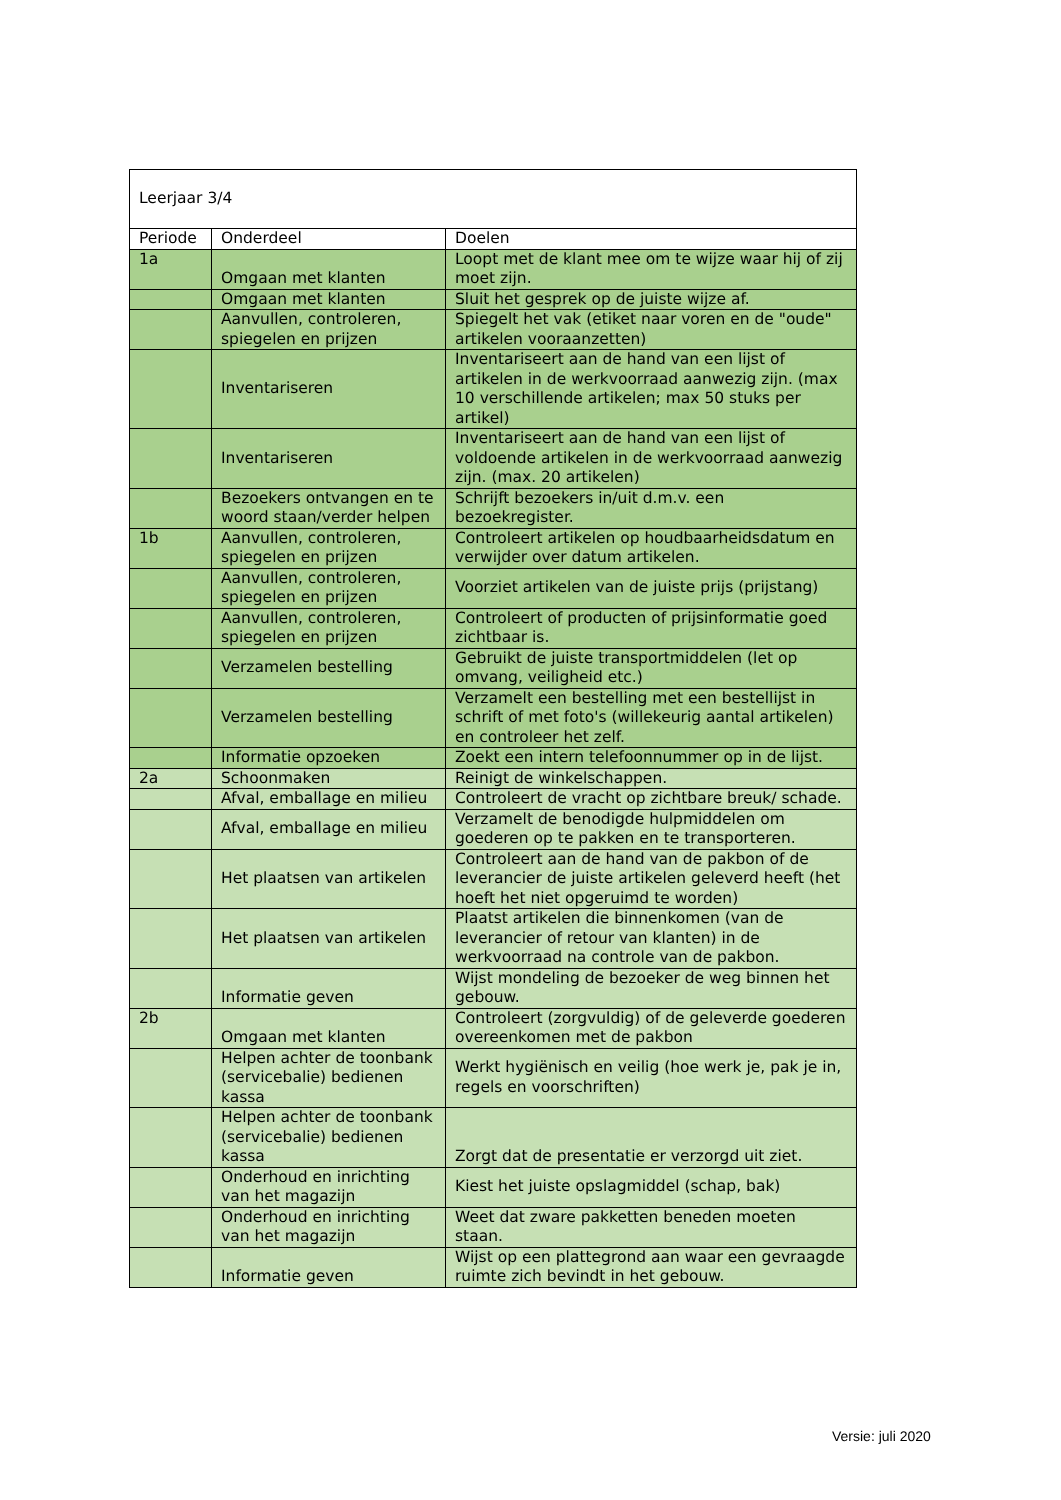| Leerjaar 3/4 | | |
| Periode | Onderdeel | Doelen |
| 1a | Omgaan met klanten | Loopt met de klant mee om te wijze waar hij of zij moet zijn. |
| | Omgaan met klanten | Sluit het gesprek op de juiste wijze af. |
| | Aanvullen, controleren, spiegelen en prijzen | Spiegelt het vak (etiket naar voren en de "oude" artikelen vooraanzetten) |
| | Inventariseren | Inventariseert aan de hand van een lijst of artikelen in de werkvoorraad aanwezig zijn. (max 10 verschillende artikelen; max 50 stuks per artikel) |
| | Inventariseren | Inventariseert aan de hand van een lijst of voldoende artikelen in de werkvoorraad aanwezig zijn. (max. 20 artikelen) |
| | Bezoekers ontvangen en te woord staan/verder helpen | Schrijft bezoekers in/uit d.m.v. een bezoekregister. |
| 1b | Aanvullen, controleren, spiegelen en prijzen | Controleert artikelen op houdbaarheidsdatum en verwijder over datum artikelen. |
| | Aanvullen, controleren, spiegelen en prijzen | Voorziet artikelen van de juiste prijs (prijstang) |
| | Aanvullen, controleren, spiegelen en prijzen | Controleert of producten of prijsinformatie goed zichtbaar is. |
| | Verzamelen bestelling | Gebruikt de juiste transportmiddelen (let op omvang, veiligheid etc.) |
| | Verzamelen bestelling | Verzamelt een bestelling met een bestellijst in schrift of met foto's (willekeurig aantal artikelen) en controleer het zelf. |
| | Informatie opzoeken | Zoekt een intern telefoonnummer op in de lijst. |
| 2a | Schoonmaken | Reinigt de winkelschappen. |
| | Afval, emballage en milieu | Controleert de vracht op zichtbare breuk/ schade. |
| | Afval, emballage en milieu | Verzamelt de benodigde hulpmiddelen om goederen op te pakken en te transporteren. |
| | Het plaatsen van artikelen | Controleert aan de hand van de pakbon of de leverancier de juiste artikelen geleverd heeft (het hoeft het niet opgeruimd te worden) |
| | Het plaatsen van artikelen | Plaatst artikelen die binnenkomen (van de leverancier of retour van klanten) in de werkvoorraad na controle van de pakbon. |
| | Informatie geven | Wijst mondeling de bezoeker de weg binnen het gebouw. |
| 2b | Omgaan met klanten | Controleert (zorgvuldig) of de geleverde goederen overeenkomen met de pakbon |
| | Helpen achter de toonbank (servicebalie) bedienen kassa | Werkt hygiënisch en veilig (hoe werk je, pak je in, regels en voorschriften) |
| | Helpen achter de toonbank (servicebalie) bedienen kassa | Zorgt dat de presentatie er verzorgd uit ziet. |
| | Onderhoud en inrichting van het magazijn | Kiest het juiste opslagmiddel (schap, bak) |
| | Onderhoud en inrichting van het magazijn | Weet dat zware pakketten beneden moeten staan. |
| | Informatie geven | Wijst op een plattegrond aan waar een gevraagde ruimte zich bevindt in het gebouw. |
Versie: juli 2020